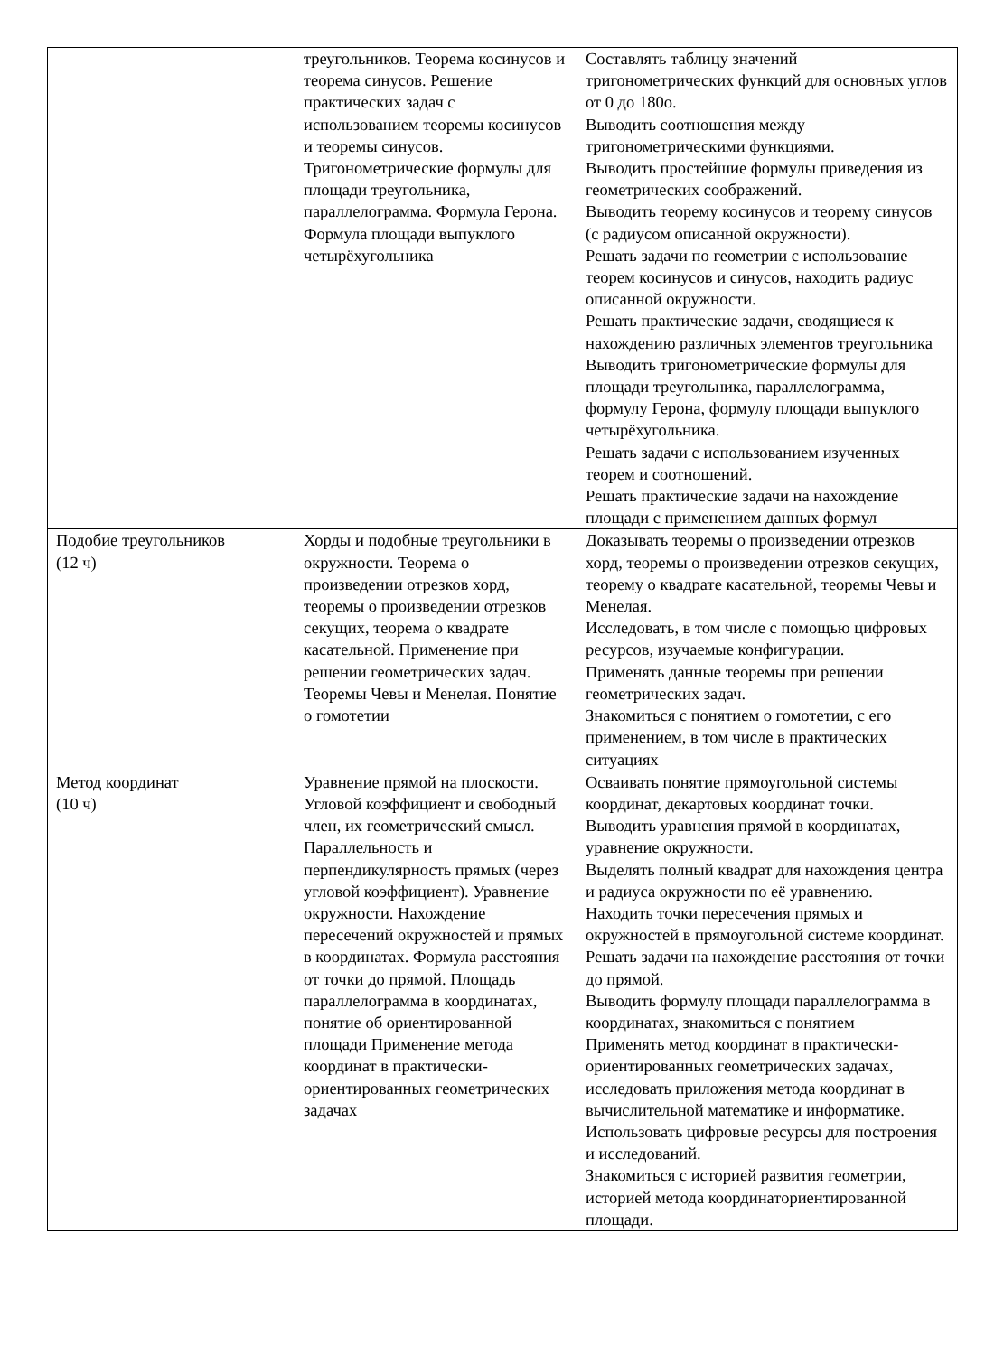| | треугольников. Теорема косинусов и теорема синусов. Решение практических задач с использованием теоремы косинусов и теоремы синусов. Тригонометрические формулы для площади треугольника, параллелограмма. Формула Герона. Формула площади выпуклого четырёхугольника | Составлять таблицу значений тригонометрических функций для основных углов от 0 до 180о. Выводить соотношения между тригонометрическими функциями. Выводить простейшие формулы приведения из геометрических соображений. Выводить теорему косинусов и теорему синусов (с радиусом описанной окружности). Решать задачи по геометрии с использование теорем косинусов и синусов, находить радиус описанной окружности. Решать практические задачи, сводящиеся к нахождению различных элементов треугольника Выводить тригонометрические формулы для площади треугольника, параллелограмма, формулу Герона, формулу площади выпуклого четырёхугольника. Решать задачи с использованием изученных теорем и соотношений. Решать практические задачи на нахождение площади с применением данных формул |
| Подобие треугольников (12 ч) | Хорды и подобные треугольники в окружности. Теорема о произведении отрезков хорд, теоремы о произведении отрезков секущих, теорема о квадрате касательной. Применение при решении геометрических задач. Теоремы Чевы и Менелая. Понятие о гомотетии | Доказывать теоремы о произведении отрезков хорд, теоремы о произведении отрезков секущих, теорему о квадрате касательной, теоремы Чевы и Менелая. Исследовать, в том числе с помощью цифровых ресурсов, изучаемые конфигурации. Применять данные теоремы при решении геометрических задач. Знакомиться с понятием о гомотетии, с его применением, в том числе в практических ситуациях |
| Метод координат (10 ч) | Уравнение прямой на плоскости. Угловой коэффициент и свободный член, их геометрический смысл. Параллельность и перпендикулярность прямых (через угловой коэффициент). Уравнение окружности. Нахождение пересечений окружностей и прямых в координатах. Формула расстояния от точки до прямой. Площадь параллелограмма в координатах, понятие об ориентированной площади Применение метода координат в практически-ориентированных геометрических задачах | Осваивать понятие прямоугольной системы координат, декартовых координат точки. Выводить уравнения прямой в координатах, уравнение окружности. Выделять полный квадрат для нахождения центра и радиуса окружности по её уравнению. Находить точки пересечения прямых и окружностей в прямоугольной системе координат. Решать задачи на нахождение расстояния от точки до прямой. Выводить формулу площади параллелограмма в координатах, знакомиться с понятием Применять метод координат в практически-ориентированных геометрических задачах, исследовать приложения метода координат в вычислительной математике и информатике. Использовать цифровые ресурсы для построения и исследований. Знакомиться с историей развития геометрии, историей метода координаториентированной площади. |